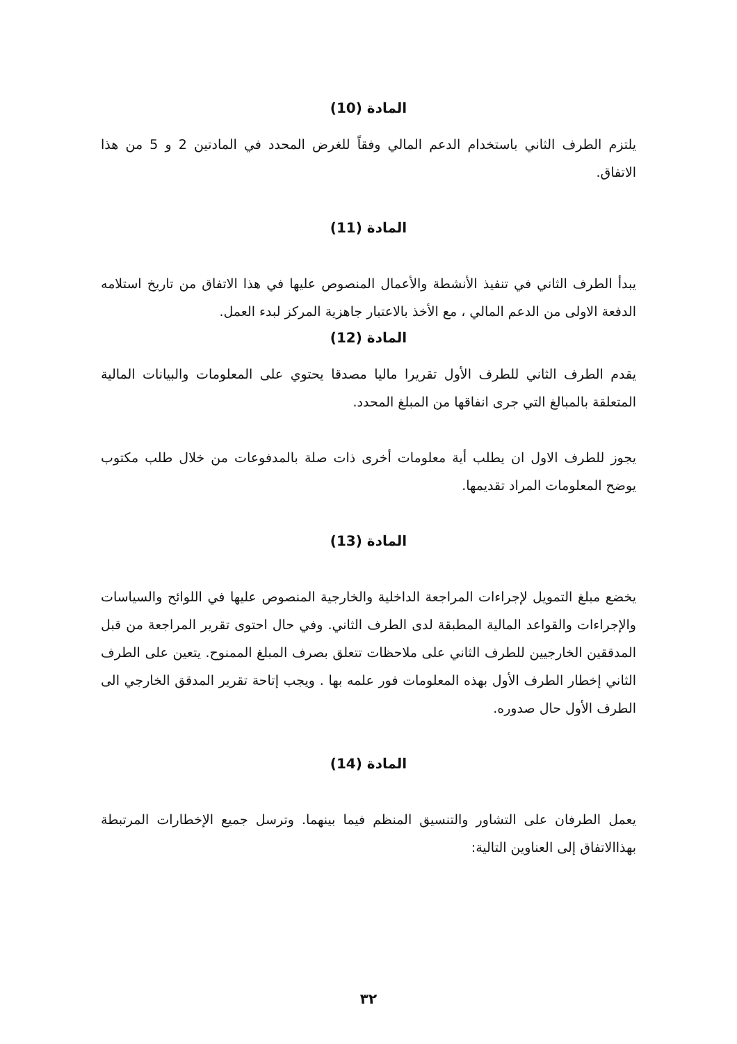المادة (10)
يلتزم الطرف الثاني باستخدام الدعم المالي وفقاً للغرض المحدد في المادتين 2 و 5 من هذا الاتفاق.
المادة (11)
يبدأ الطرف الثاني في تنفيذ الأنشطة والأعمال المنصوص عليها في هذا الاتفاق من تاريخ استلامه الدفعة الاولى من الدعم المالي ، مع الأخذ بالاعتبار جاهزية المركز لبدء العمل.
المادة (12)
يقدم الطرف الثاني للطرف الأول تقريرا ماليا مصدقا يحتوي على المعلومات والبيانات المالية المتعلقة بالمبالغ التي جرى انفاقها من المبلغ المحدد.
يجوز للطرف الاول ان يطلب أية معلومات أخرى ذات صلة بالمدفوعات من خلال طلب مكتوب يوضح المعلومات المراد تقديمها.
المادة (13)
يخضع مبلغ التمويل لإجراءات المراجعة الداخلية والخارجية المنصوص عليها في اللوائح والسياسات والإجراءات والقواعد المالية المطبقة لدى الطرف الثاني. وفي حال احتوى تقرير المراجعة من قبل المدققين الخارجيين للطرف الثاني على ملاحظات تتعلق بصرف المبلغ الممنوح. يتعين على الطرف الثاني إخطار الطرف الأول بهذه المعلومات فور علمه بها . ويجب إتاحة تقرير المدقق الخارجي الى الطرف الأول حال صدوره.
المادة (14)
يعمل الطرفان على التشاور والتنسيق المنظم فيما بينهما. وترسل جميع الإخطارات المرتبطة بهذاالاتفاق إلى العناوين التالية:
٣٢